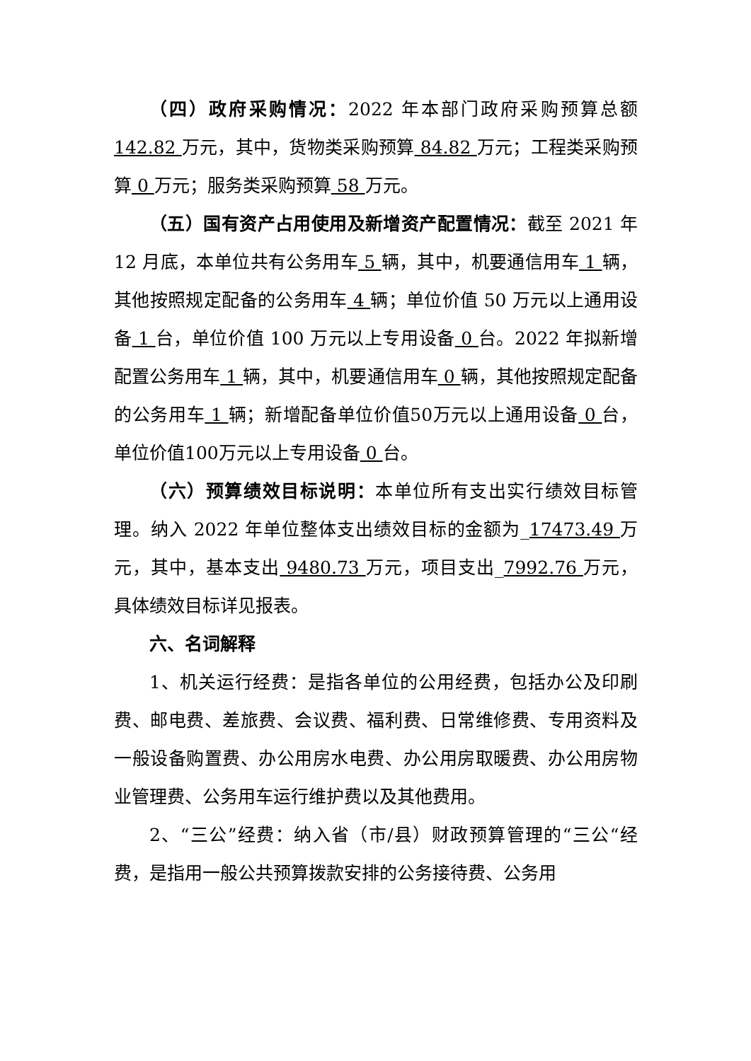（四）政府采购情况：2022 年本部门政府采购预算总额 142.82 万元，其中，货物类采购预算 84.82 万元；工程类采购预算 0 万元；服务类采购预算 58 万元。
（五）国有资产占用使用及新增资产配置情况：截至 2021 年 12 月底，本单位共有公务用车 5 辆，其中，机要通信用车 1 辆，其他按照规定配备的公务用车 4 辆；单位价值 50 万元以上通用设备 1 台，单位价值 100 万元以上专用设备 0 台。2022 年拟新增配置公务用车 1 辆，其中，机要通信用车 0 辆，其他按照规定配备的公务用车 1 辆；新增配备单位价值50万元以上通用设备 0 台，单位价值100万元以上专用设备 0 台。
（六）预算绩效目标说明：本单位所有支出实行绩效目标管理。纳入 2022 年单位整体支出绩效目标的金额为_17473.49 万元，其中，基本支出 9480.73 万元，项目支出_7992.76 万元，具体绩效目标详见报表。
六、名词解释
1、机关运行经费：是指各单位的公用经费，包括办公及印刷费、邮电费、差旅费、会议费、福利费、日常维修费、专用资料及一般设备购置费、办公用房水电费、办公用房取暖费、办公用房物业管理费、公务用车运行维护费以及其他费用。
2、“三公”经费：纳入省（市/县）财政预算管理的“三公“经费，是指用一般公共预算拨款安排的公务接待费、公务用